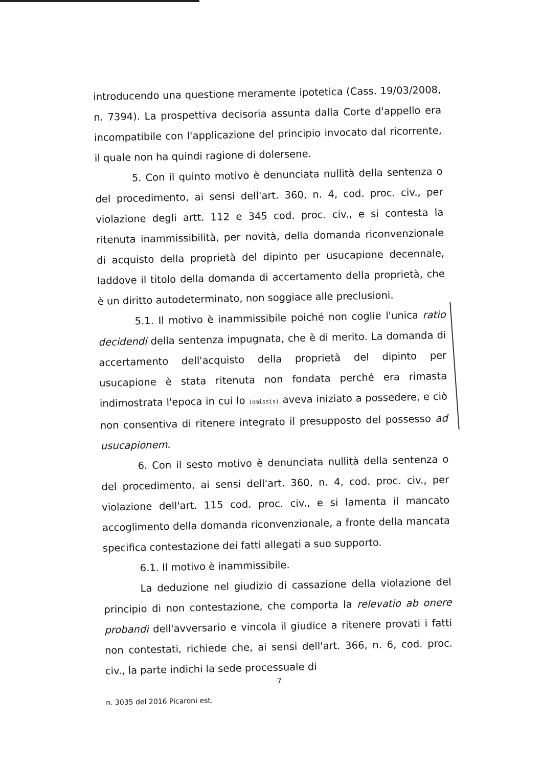introducendo una questione meramente ipotetica (Cass. 19/03/2008, n. 7394). La prospettiva decisoria assunta dalla Corte d'appello era incompatibile con l'applicazione del principio invocato dal ricorrente, il quale non ha quindi ragione di dolersene.
5. Con il quinto motivo è denunciata nullità della sentenza o del procedimento, ai sensi dell'art. 360, n. 4, cod. proc. civ., per violazione degli artt. 112 e 345 cod. proc. civ., e si contesta la ritenuta inammissibilità, per novità, della domanda riconvenzionale di acquisto della proprietà del dipinto per usucapione decennale, laddove il titolo della domanda di accertamento della proprietà, che è un diritto autodeterminato, non soggiace alle preclusioni.
5.1. Il motivo è inammissibile poiché non coglie l'unica ratio decidendi della sentenza impugnata, che è di merito. La domanda di accertamento dell'acquisto della proprietà del dipinto per usucapione è stata ritenuta non fondata perché era rimasta indimostrata l'epoca in cui lo (omissis) aveva iniziato a possedere, e ciò non consentiva di ritenere integrato il presupposto del possesso ad usucapionem.
6. Con il sesto motivo è denunciata nullità della sentenza o del procedimento, ai sensi dell'art. 360, n. 4, cod. proc. civ., per violazione dell'art. 115 cod. proc. civ., e si lamenta il mancato accoglimento della domanda riconvenzionale, a fronte della mancata specifica contestazione dei fatti allegati a suo supporto.
6.1. Il motivo è inammissibile.
La deduzione nel giudizio di cassazione della violazione del principio di non contestazione, che comporta la relevatio ab onere probandi dell'avversario e vincola il giudice a ritenere provati i fatti non contestati, richiede che, ai sensi dell'art. 366, n. 6, cod. proc. civ., la parte indichi la sede processuale di
7
n. 3035 del 2016 Picaroni est.